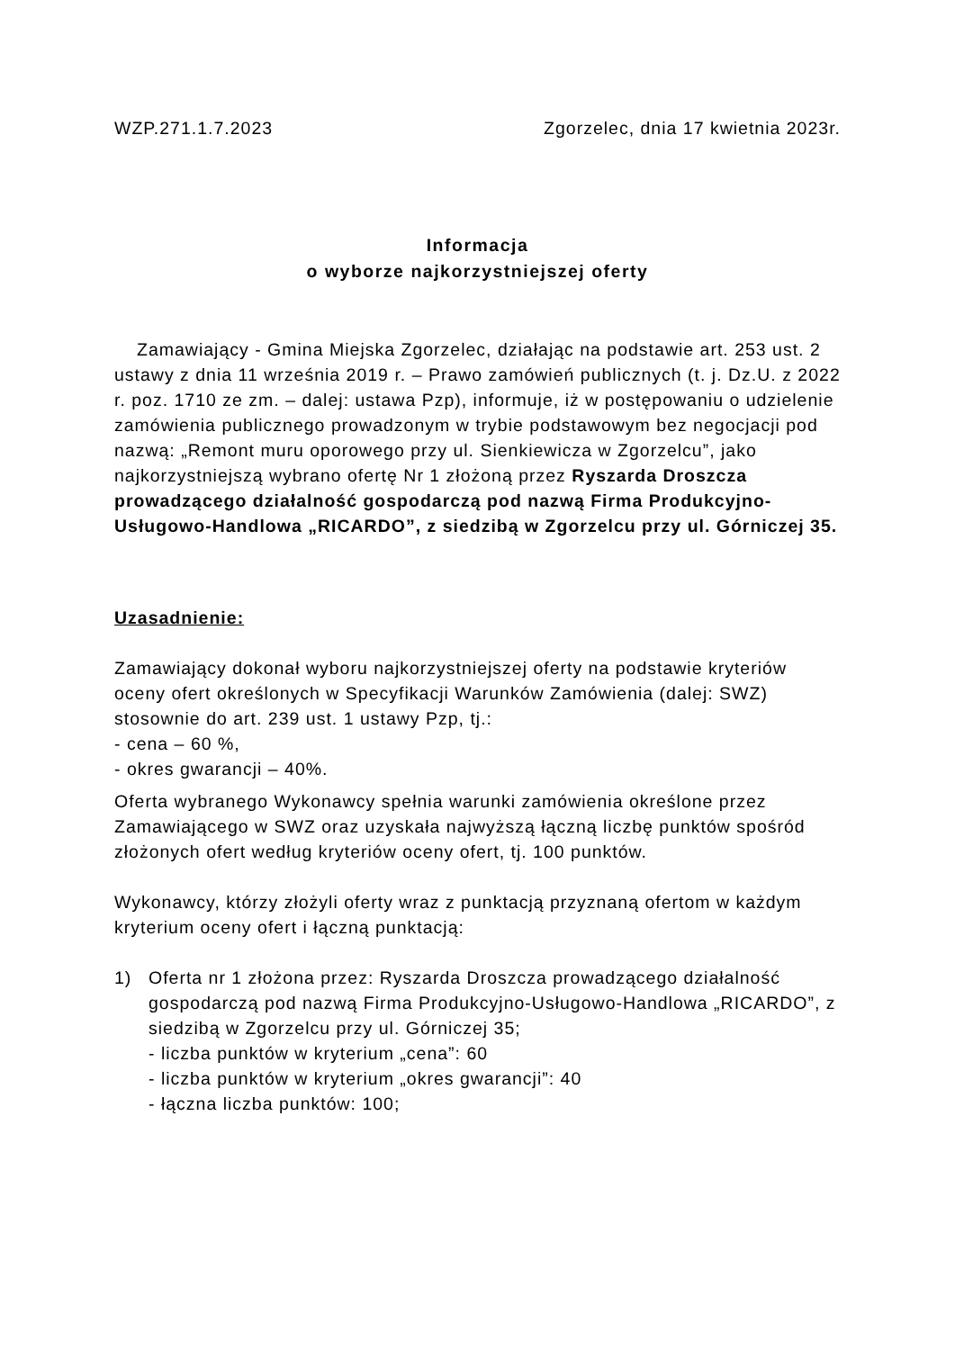WZP.271.1.7.2023 Zgorzelec, dnia 17 kwietnia 2023r.
Informacja
o wyborze najkorzystniejszej oferty
Zamawiający - Gmina Miejska Zgorzelec, działając na podstawie art. 253 ust. 2 ustawy z dnia 11 września 2019 r. – Prawo zamówień publicznych (t. j. Dz.U. z 2022 r. poz. 1710 ze zm. – dalej: ustawa Pzp), informuje, iż w postępowaniu o udzielenie zamówienia publicznego prowadzonym w trybie podstawowym bez negocjacji pod nazwą: „Remont muru oporowego przy ul. Sienkiewicza w Zgorzelcu”, jako najkorzystniejszą wybrano ofertę Nr 1 złożoną przez Ryszarda Droszcza prowadzącego działalność gospodarczą pod nazwą Firma Produkcyjno-Usługowo-Handlowa „RICARDO”, z siedzibą w Zgorzelcu przy ul. Górniczej 35.
Uzasadnienie:
Zamawiający dokonał wyboru najkorzystniejszej oferty na podstawie kryteriów oceny ofert określonych w Specyfikacji Warunków Zamówienia (dalej: SWZ) stosownie do art. 239 ust. 1 ustawy Pzp, tj.:
- cena – 60 %,
- okres gwarancji – 40%.
Oferta wybranego Wykonawcy spełnia warunki zamówienia określone przez Zamawiającego w SWZ oraz uzyskała najwyższą łączną liczbę punktów spośród złożonych ofert według kryteriów oceny ofert, tj. 100 punktów.
Wykonawcy, którzy złożyli oferty wraz z punktacją przyznaną ofertom w każdym kryterium oceny ofert i łączną punktacją:
1) Oferta nr 1 złożona przez: Ryszarda Droszcza prowadzącego działalność gospodarczą pod nazwą Firma Produkcyjno-Usługowo-Handlowa „RICARDO”, z siedzibą w Zgorzelcu przy ul. Górniczej 35;
- liczba punktów w kryterium „cena”: 60
- liczba punktów w kryterium „okres gwarancji”: 40
- łączna liczba punktów: 100;